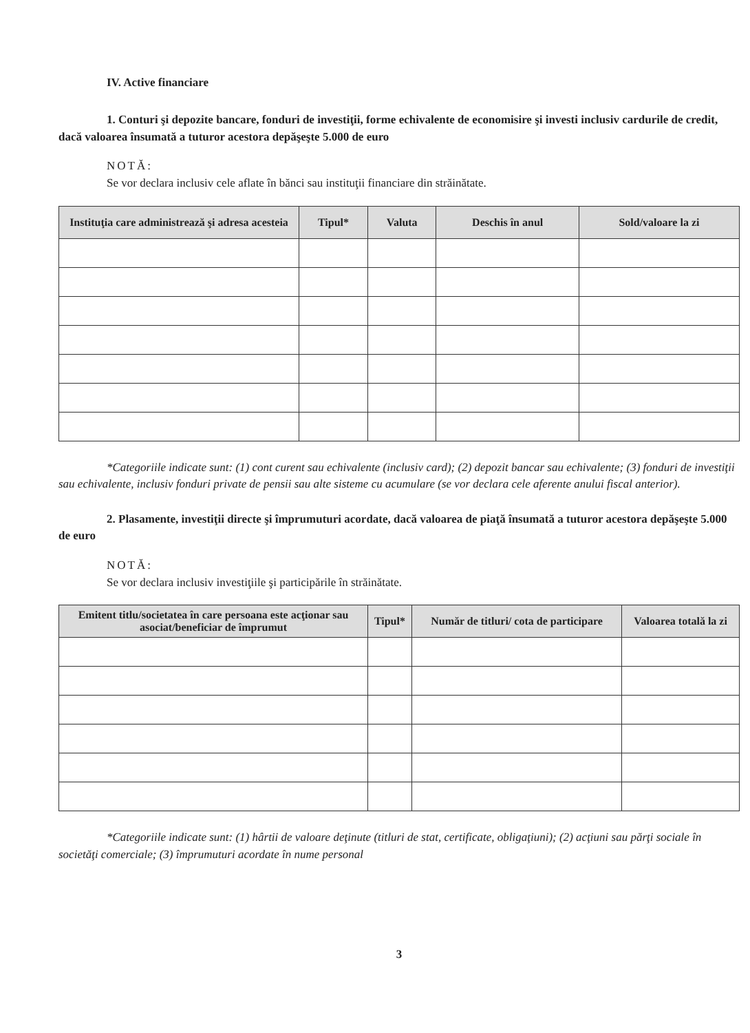IV. Active financiare
1. Conturi şi depozite bancare, fonduri de investiţii, forme echivalente de economisire şi investi inclusiv cardurile de credit, dacă valoarea însumată a tuturor acestora depăşeşte 5.000 de euro
NOTĂ:
Se vor declara inclusiv cele aflate în bănci sau instituţii financiare din străinătate.
| Instituţia care administrează şi adresa acesteia | Tipul* | Valuta | Deschis în anul | Sold/valoare la zi |
| --- | --- | --- | --- | --- |
*Categoriile indicate sunt: (1) cont curent sau echivalente (inclusiv card); (2) depozit bancar sau echivalente; (3) fonduri de investiţii sau echivalente, inclusiv fonduri private de pensii sau alte sisteme cu acumulare (se vor declara cele aferente anului fiscal anterior).
2. Plasamente, investiţii directe şi împrumuturi acordate, dacă valoarea de piaţă însumată a tuturor acestora depăşeşte 5.000 de euro
NOTĂ:
Se vor declara inclusiv investiţiile şi participările în străinătate.
| Emitent titlu/societatea în care persoana este acţionar sau asociat/beneficiar de împrumut | Tipul* | Număr de titluri/ cota de participare | Valoarea totală la zi |
| --- | --- | --- | --- |
*Categoriile indicate sunt: (1) hârtii de valoare deţinute (titluri de stat, certificate, obligaţiuni); (2) acţiuni sau părţi sociale în societăţi comerciale; (3) împrumuturi acordate în nume personal
3